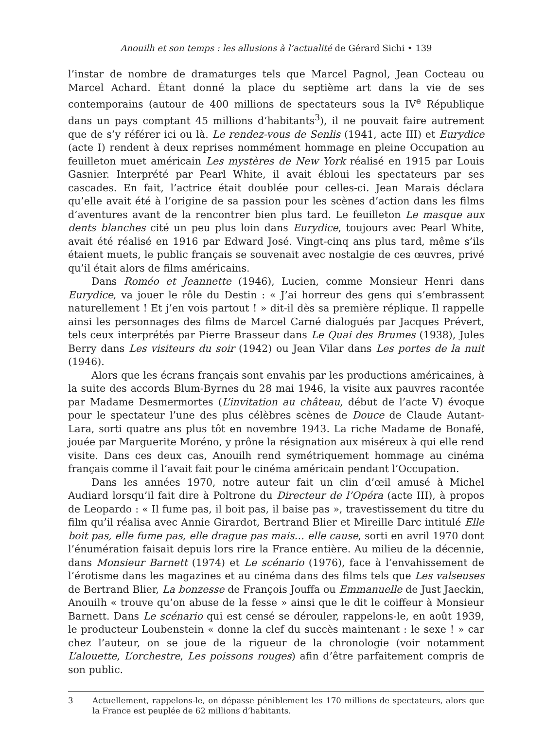Anouilh et son temps : les allusions à l’actualité de Gérard Sichi • 139
l’instar de nombre de dramaturges tels que Marcel Pagnol, Jean Cocteau ou Marcel Achard. Étant donné la place du septième art dans la vie de ses contemporains (autour de 400 millions de spectateurs sous la IV<sup>e</sup> République dans un pays comptant 45 millions d’habitants<sup>3</sup>), il ne pouvait faire autrement que de s’y référer ici ou là. Le rendez-vous de Senlis (1941, acte III) et Eurydice (acte I) rendent à deux reprises nommément hommage en pleine Occupation au feuilleton muet américain Les mystères de New York réalisé en 1915 par Louis Gasnier. Interprété par Pearl White, il avait ébloui les spectateurs par ses cascades. En fait, l’actrice était doublée pour celles-ci. Jean Marais déclara qu’elle avait été à l’origine de sa passion pour les scènes d’action dans les films d’aventures avant de la rencontrer bien plus tard. Le feuilleton Le masque aux dents blanches cité un peu plus loin dans Eurydice, toujours avec Pearl White, avait été réalisé en 1916 par Edward José. Vingt-cinq ans plus tard, même s’ils étaient muets, le public français se souvenait avec nostalgie de ces œuvres, privé qu’il était alors de films américains.
Dans Roméo et Jeannette (1946), Lucien, comme Monsieur Henri dans Eurydice, va jouer le rôle du Destin : « J’ai horreur des gens qui s’embrassent naturellement ! Et j’en vois partout ! » dit-il dès sa première réplique. Il rappelle ainsi les personnages des films de Marcel Carné dialogués par Jacques Prévert, tels ceux interprétés par Pierre Brasseur dans Le Quai des Brumes (1938), Jules Berry dans Les visiteurs du soir (1942) ou Jean Vilar dans Les portes de la nuit (1946).
Alors que les écrans français sont envahis par les productions américaines, à la suite des accords Blum-Byrnes du 28 mai 1946, la visite aux pauvres racontée par Madame Desmermortes (L’invitation au château, début de l’acte V) évoque pour le spectateur l’une des plus célèbres scènes de Douce de Claude Autant-Lara, sorti quatre ans plus tôt en novembre 1943. La riche Madame de Bonafé, jouée par Marguerite Moréno, y prône la résignation aux miséreux à qui elle rend visite. Dans ces deux cas, Anouilh rend symétriquement hommage au cinéma français comme il l’avait fait pour le cinéma américain pendant l’Occupation.
Dans les années 1970, notre auteur fait un clin d’œil amusé à Michel Audiard lorsqu’il fait dire à Poltrone du Directeur de l’Opéra (acte III), à propos de Leopardo : « Il fume pas, il boit pas, il baise pas », travestissement du titre du film qu’il réalisa avec Annie Girardot, Bertrand Blier et Mireille Darc intitulé Elle boit pas, elle fume pas, elle drague pas mais… elle cause, sorti en avril 1970 dont l’énumération faisait depuis lors rire la France entière. Au milieu de la décennie, dans Monsieur Barnett (1974) et Le scénario (1976), face à l’envahissement de l’érotisme dans les magazines et au cinéma dans des films tels que Les valseuses de Bertrand Blier, La bonzesse de François Jouffa ou Emmanuelle de Just Jaeckin, Anouilh « trouve qu’on abuse de la fesse » ainsi que le dit le coiffeur à Monsieur Barnett. Dans Le scénario qui est censé se dérouler, rappelons-le, en août 1939, le producteur Loubenstein « donne la clef du succès maintenant : le sexe ! » car chez l’auteur, on se joue de la rigueur de la chronologie (voir notamment L’alouette, L’orchestre, Les poissons rouges) afin d’être parfaitement compris de son public.
3 Actuellement, rappelons-le, on dépasse péniblement les 170 millions de spectateurs, alors que la France est peuplée de 62 millions d’habitants.